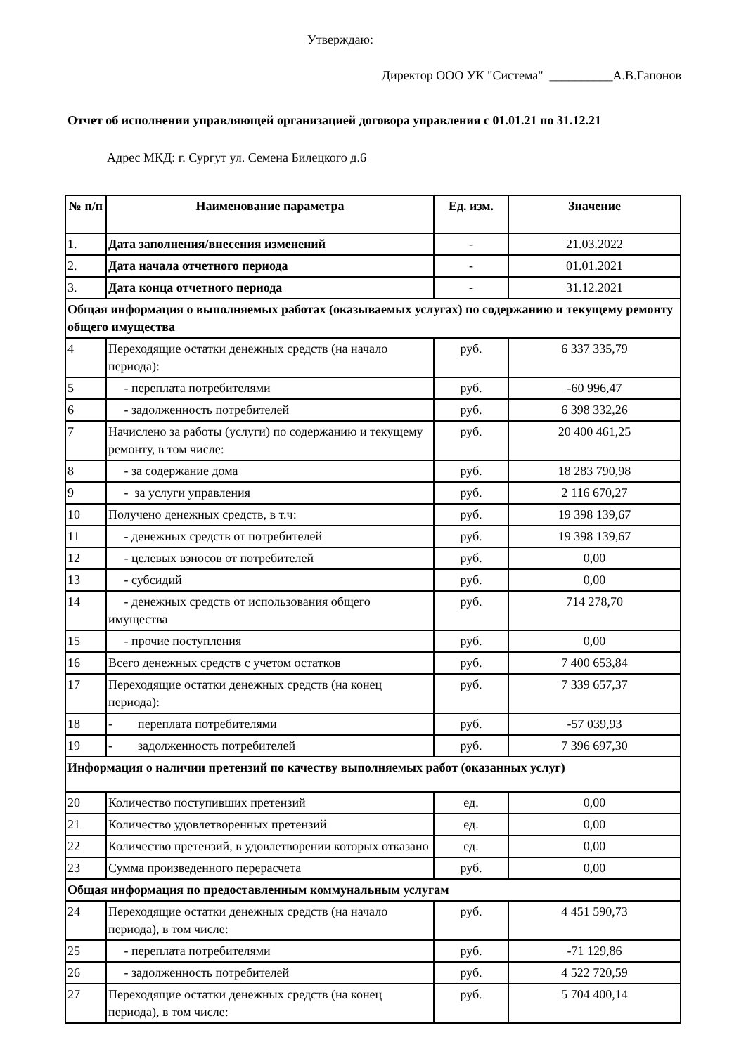Утверждаю:
Директор ООО УК "Система" __________А.В.Гапонов
Отчет об исполнении управляющей организацией договора управления с 01.01.21 по 31.12.21
Адрес МКД: г. Сургут ул. Семена Билецкого д.6
| № п/п | Наименование параметра | Ед. изм. | Значение |
| --- | --- | --- | --- |
| 1. | Дата заполнения/внесения изменений | - | 21.03.2022 |
| 2. | Дата начала отчетного периода | - | 01.01.2021 |
| 3. | Дата конца отчетного периода | - | 31.12.2021 |
| Общая информация о выполняемых работах (оказываемых услугах) по содержанию и текущему ремонту общего имущества | | | |
| 4 | Переходящие остатки денежных средств (на начало периода): | руб. | 6 337 335,79 |
| 5 | - переплата потребителями | руб. | -60 996,47 |
| 6 | - задолженность потребителей | руб. | 6 398 332,26 |
| 7 | Начислено за работы (услуги) по содержанию и текущему ремонту, в том числе: | руб. | 20 400 461,25 |
| 8 | - за содержание дома | руб. | 18 283 790,98 |
| 9 | - за услуги управления | руб. | 2 116 670,27 |
| 10 | Получено денежных средств, в т.ч: | руб. | 19 398 139,67 |
| 11 | - денежных средств от потребителей | руб. | 19 398 139,67 |
| 12 | - целевых взносов от потребителей | руб. | 0,00 |
| 13 | - субсидий | руб. | 0,00 |
| 14 | - денежных средств от использования общего имущества | руб. | 714 278,70 |
| 15 | - прочие поступления | руб. | 0,00 |
| 16 | Всего денежных средств с учетом остатков | руб. | 7 400 653,84 |
| 17 | Переходящие остатки денежных средств (на конец периода): | руб. | 7 339 657,37 |
| 18 | - переплата потребителями | руб. | -57 039,93 |
| 19 | - задолженность потребителей | руб. | 7 396 697,30 |
| Информация о наличии претензий по качеству выполняемых работ (оказанных услуг) | | | |
| 20 | Количество поступивших претензий | ед. | 0,00 |
| 21 | Количество удовлетворенных претензий | ед. | 0,00 |
| 22 | Количество претензий, в удовлетворении которых отказано | ед. | 0,00 |
| 23 | Сумма произведенного перерасчета | руб. | 0,00 |
| Общая информация по предоставленным коммунальным услугам | | | |
| 24 | Переходящие остатки денежных средств (на начало периода), в том числе: | руб. | 4 451 590,73 |
| 25 | - переплата потребителями | руб. | -71 129,86 |
| 26 | - задолженность потребителей | руб. | 4 522 720,59 |
| 27 | Переходящие остатки денежных средств (на конец периода), в том числе: | руб. | 5 704 400,14 |